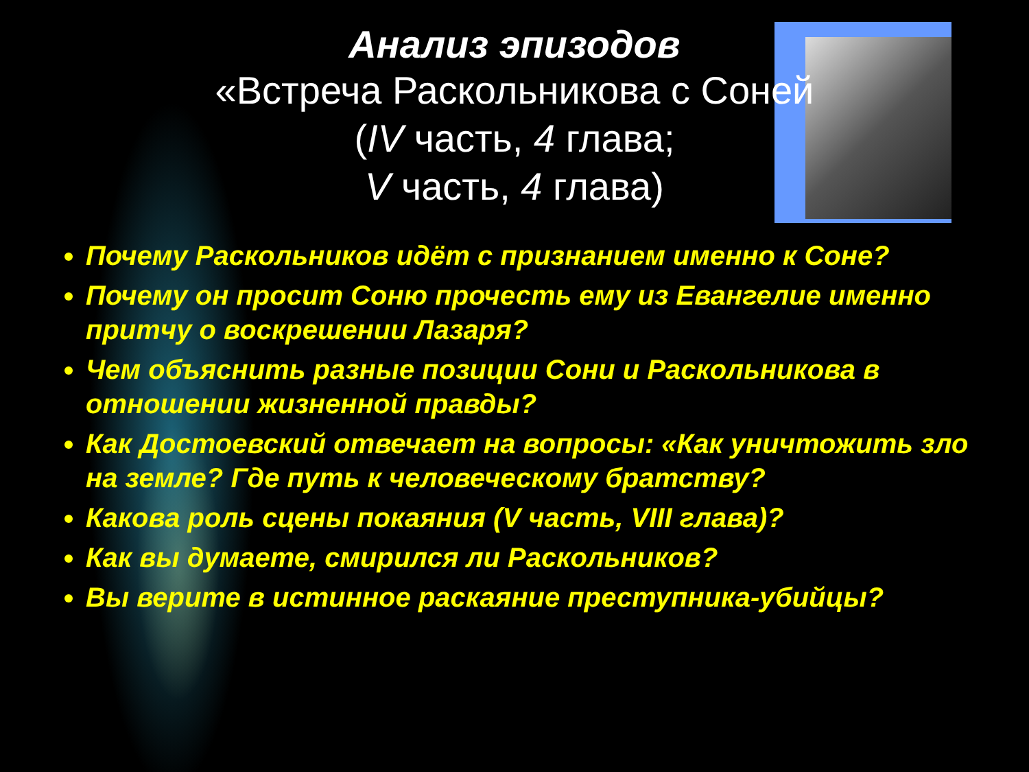Анализ эпизодов
«Встреча Раскольникова с Соней
(IV часть, 4 глава;
V часть, 4 глава)
Почему Раскольников идёт с признанием именно к Соне?
Почему он просит Соню прочесть ему из Евангелие именно притчу о воскрешении Лазаря?
Чем объяснить разные позиции Сони и Раскольникова в отношении жизненной правды?
Как Достоевский отвечает на вопросы: «Как уничтожить зло на земле? Где путь к человеческому братству?
Какова роль сцены покаяния (V часть, VIII глава)?
Как вы думаете, смирился ли Раскольников?
Вы верите в истинное раскаяние преступника-убийцы?